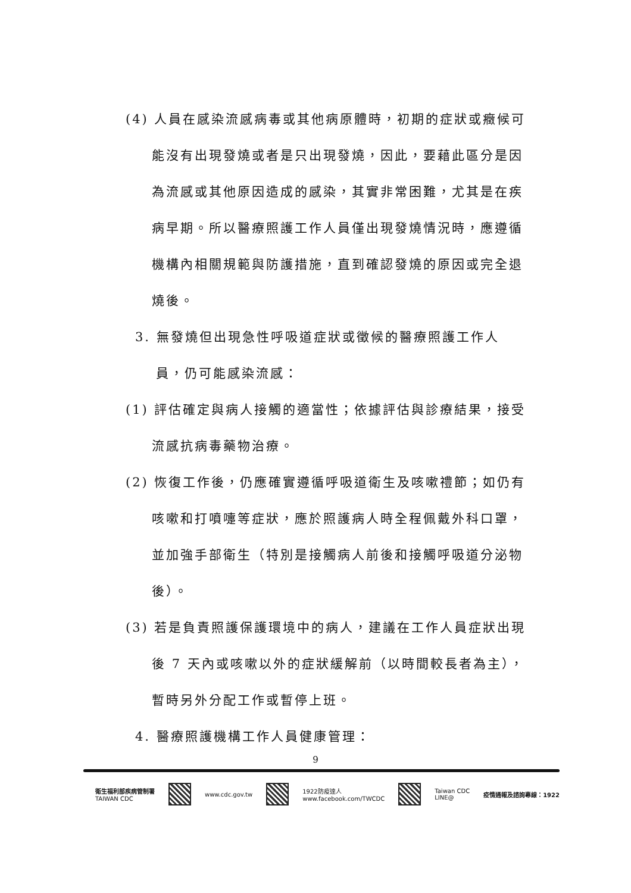(4) 人員在感染流感病毒或其他病原體時，初期的症狀或癥候可能沒有出現發燒或者是只出現發燒，因此，要藉此區分是因為流感或其他原因造成的感染，其實非常困難，尤其是在疾病早期。所以醫療照護工作人員僅出現發燒情況時，應遵循機構內相關規範與防護措施，直到確認發燒的原因或完全退燒後。
3. 無發燒但出現急性呼吸道症狀或徵候的醫療照護工作人員，仍可能感染流感：
(1) 評估確定與病人接觸的適當性；依據評估與診療結果，接受流感抗病毒藥物治療。
(2) 恢復工作後，仍應確實遵循呼吸道衛生及咳嗽禮節；如仍有咳嗽和打噴嚏等症狀，應於照護病人時全程佩戴外科口罩，並加強手部衛生（特別是接觸病人前後和接觸呼吸道分泌物後）。
(3) 若是負責照護保護環境中的病人，建議在工作人員症狀出現後 7 天內或咳嗽以外的症狀緩解前（以時間較長者為主），暫時另外分配工作或暫停上班。
4. 醫療照護機構工作人員健康管理：
9
衛生福利部疾病管制署
TAIWAN CDC
www.cdc.gov.tw
1922防疫達人
www.facebook.com/TWCDC
Taiwan CDC
LINE@
疫情通報及諮詢專線：1922